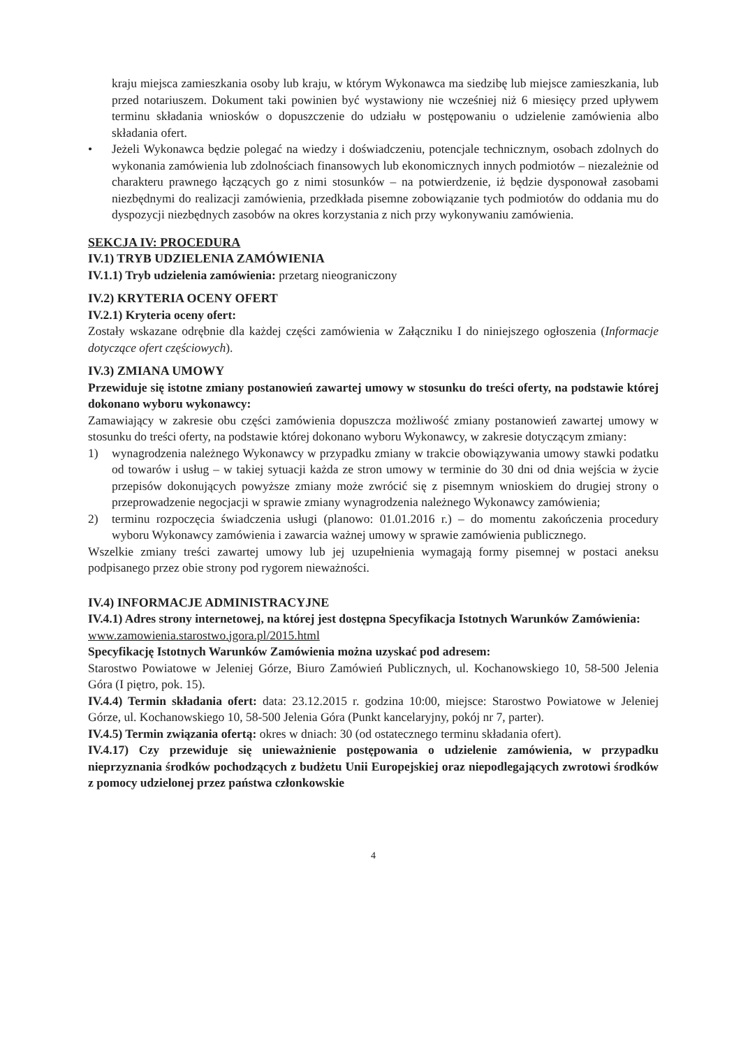kraju miejsca zamieszkania osoby lub kraju, w którym Wykonawca ma siedzibę lub miejsce zamieszkania, lub przed notariuszem. Dokument taki powinien być wystawiony nie wcześniej niż 6 miesięcy przed upływem terminu składania wniosków o dopuszczenie do udziału w postępowaniu o udzielenie zamówienia albo składania ofert.
• Jeżeli Wykonawca będzie polegać na wiedzy i doświadczeniu, potencjale technicznym, osobach zdolnych do wykonania zamówienia lub zdolnościach finansowych lub ekonomicznych innych podmiotów – niezależnie od charakteru prawnego łączących go z nimi stosunków – na potwierdzenie, iż będzie dysponował zasobami niezbędnymi do realizacji zamówienia, przedkłada pisemne zobowiązanie tych podmiotów do oddania mu do dyspozycji niezbędnych zasobów na okres korzystania z nich przy wykonywaniu zamówienia.
SEKCJA IV: PROCEDURA
IV.1) TRYB UDZIELENIA ZAMÓWIENIA
IV.1.1) Tryb udzielenia zamówienia: przetarg nieograniczony
IV.2) KRYTERIA OCENY OFERT
IV.2.1) Kryteria oceny ofert:
Zostały wskazane odrębnie dla każdej części zamówienia w Załączniku I do niniejszego ogłoszenia (Informacje dotyczące ofert częściowych).
IV.3) ZMIANA UMOWY
Przewiduje się istotne zmiany postanowień zawartej umowy w stosunku do treści oferty, na podstawie której dokonano wyboru wykonawcy:
Zamawiający w zakresie obu części zamówienia dopuszcza możliwość zmiany postanowień zawartej umowy w stosunku do treści oferty, na podstawie której dokonano wyboru Wykonawcy, w zakresie dotyczącym zmiany:
1) wynagrodzenia należnego Wykonawcy w przypadku zmiany w trakcie obowiązywania umowy stawki podatku od towarów i usług – w takiej sytuacji każda ze stron umowy w terminie do 30 dni od dnia wejścia w życie przepisów dokonujących powyższe zmiany może zwrócić się z pisemnym wnioskiem do drugiej strony o przeprowadzenie negocjacji w sprawie zmiany wynagrodzenia należnego Wykonawcy zamówienia;
2) terminu rozpoczęcia świadczenia usługi (planowo: 01.01.2016 r.) – do momentu zakończenia procedury wyboru Wykonawcy zamówienia i zawarcia ważnej umowy w sprawie zamówienia publicznego.
Wszelkie zmiany treści zawartej umowy lub jej uzupełnienia wymagają formy pisemnej w postaci aneksu podpisanego przez obie strony pod rygorem nieważności.
IV.4) INFORMACJE ADMINISTRACYJNE
IV.4.1) Adres strony internetowej, na której jest dostępna Specyfikacja Istotnych Warunków Zamówienia:
www.zamowienia.starostwo.jgora.pl/2015.html
Specyfikację Istotnych Warunków Zamówienia można uzyskać pod adresem:
Starostwo Powiatowe w Jeleniej Górze, Biuro Zamówień Publicznych, ul. Kochanowskiego 10, 58-500 Jelenia Góra (I piętro, pok. 15).
IV.4.4) Termin składania ofert: data: 23.12.2015 r. godzina 10:00, miejsce: Starostwo Powiatowe w Jeleniej Górze, ul. Kochanowskiego 10, 58-500 Jelenia Góra (Punkt kancelaryjny, pokój nr 7, parter).
IV.4.5) Termin związania ofertą: okres w dniach: 30 (od ostatecznego terminu składania ofert).
IV.4.17) Czy przewiduje się unieważnienie postępowania o udzielenie zamówienia, w przypadku nieprzyznania środków pochodzących z budżetu Unii Europejskiej oraz niepodlegających zwrotowi środków z pomocy udzielonej przez państwa członkowskie
4